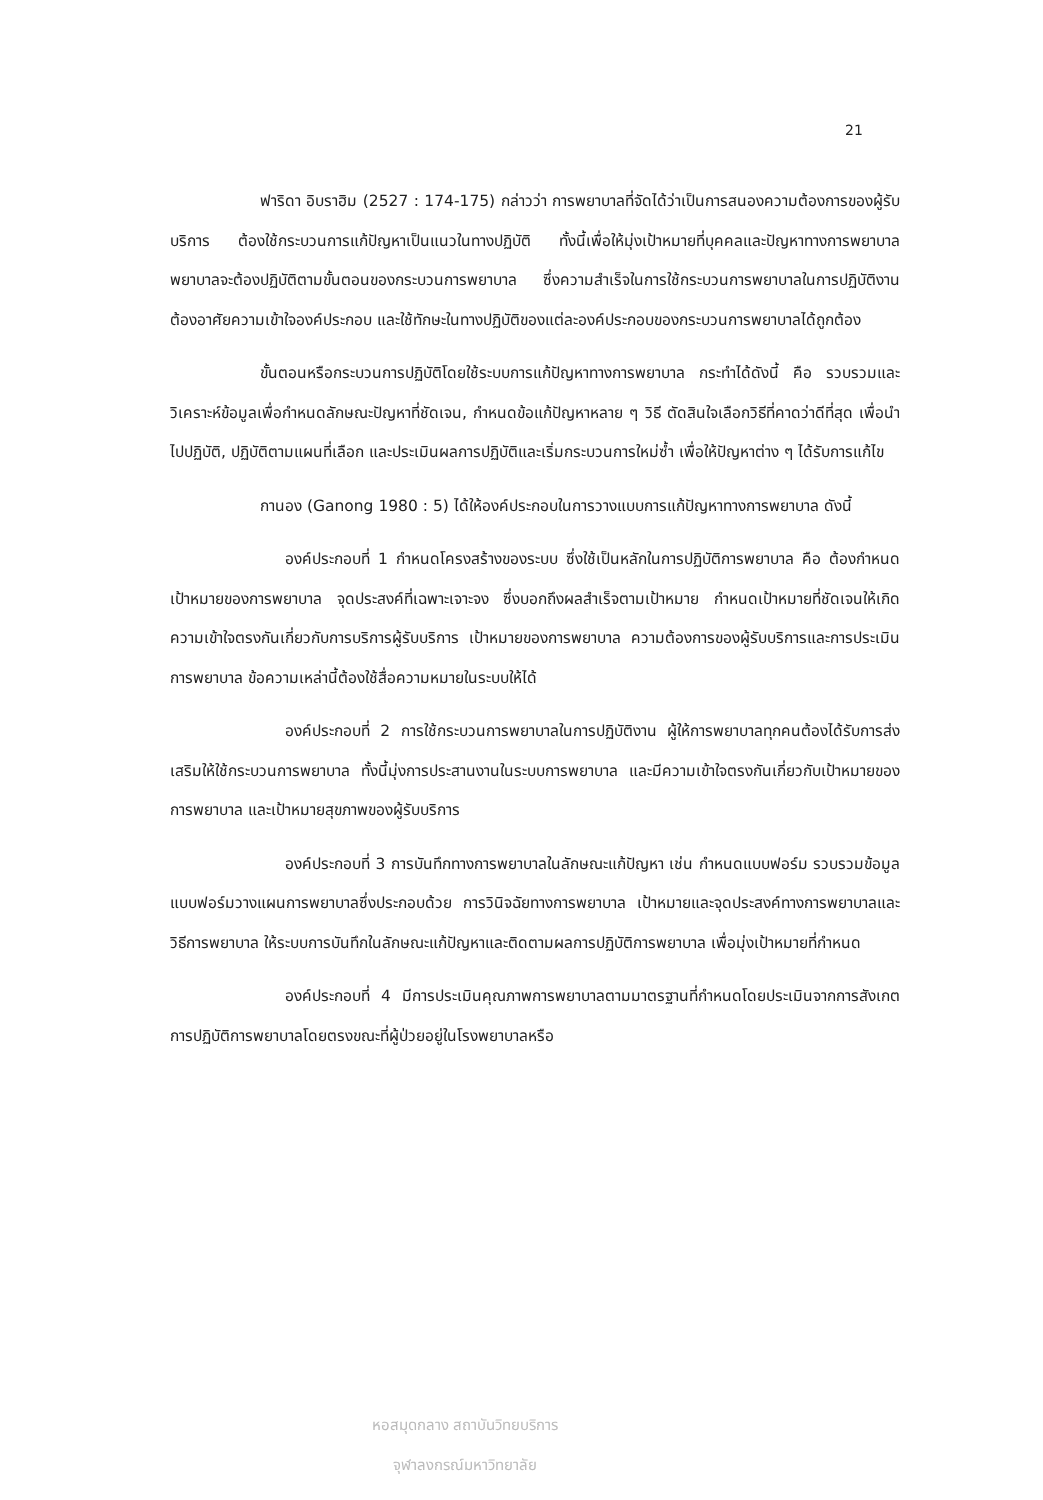21
ฟาริดา อิบราฮิม (2527 : 174-175) กล่าวว่า การพยาบาลที่จัดได้ว่าเป็นการสนองความต้องการของผู้รับบริการ ต้องใช้กระบวนการแก้ปัญหาเป็นแนวในทางปฏิบัติ ทั้งนี้เพื่อให้มุ่งเป้าหมายที่บุคคลและปัญหาทางการพยาบาล พยาบาลจะต้องปฏิบัติตามขั้นตอนของกระบวนการพยาบาล ซึ่งความสำเร็จในการใช้กระบวนการพยาบาลในการปฏิบัติงาน ต้องอาศัยความเข้าใจองค์ประกอบ และใช้ทักษะในทางปฏิบัติของแต่ละองค์ประกอบของกระบวนการพยาบาลได้ถูกต้อง
ขั้นตอนหรือกระบวนการปฏิบัติโดยใช้ระบบการแก้ปัญหาทางการพยาบาล กระทำได้ดังนี้ คือ รวบรวมและวิเคราะห์ข้อมูลเพื่อกำหนดลักษณะปัญหาที่ชัดเจน, กำหนดข้อแก้ปัญหาหลาย ๆ วิธี ตัดสินใจเลือกวิธีที่คาดว่าดีที่สุด เพื่อนำไปปฏิบัติ, ปฏิบัติตามแผนที่เลือก และประเมินผลการปฏิบัติและเริ่มกระบวนการใหม่ซ้ำ เพื่อให้ปัญหาต่าง ๆ ได้รับการแก้ไข
กานอง (Ganong 1980 : 5) ได้ให้องค์ประกอบในการวางแบบการแก้ปัญหาทางการพยาบาล ดังนี้
องค์ประกอบที่ 1 กำหนดโครงสร้างของระบบ ซึ่งใช้เป็นหลักในการปฏิบัติการพยาบาล คือ ต้องกำหนดเป้าหมายของการพยาบาล จุดประสงค์ที่เฉพาะเจาะจง ซึ่งบอกถึงผลสำเร็จตามเป้าหมาย กำหนดเป้าหมายที่ชัดเจนให้เกิดความเข้าใจตรงกันเกี่ยวกับการบริการผู้รับบริการ เป้าหมายของการพยาบาล ความต้องการของผู้รับบริการและการประเมินการพยาบาล ข้อความเหล่านี้ต้องใช้สื่อความหมายในระบบให้ได้
องค์ประกอบที่ 2 การใช้กระบวนการพยาบาลในการปฏิบัติงาน ผู้ให้การพยาบาลทุกคนต้องได้รับการส่งเสริมให้ใช้กระบวนการพยาบาล ทั้งนี้มุ่งการประสานงานในระบบการพยาบาล และมีความเข้าใจตรงกันเกี่ยวกับเป้าหมายของการพยาบาล และเป้าหมายสุขภาพของผู้รับบริการ
องค์ประกอบที่ 3 การบันทึกทางการพยาบาลในลักษณะแก้ปัญหา เช่น กำหนดแบบฟอร์ม รวบรวมข้อมูล แบบฟอร์มวางแผนการพยาบาลซึ่งประกอบด้วย การวินิจฉัยทางการพยาบาล เป้าหมายและจุดประสงค์ทางการพยาบาลและวิธีการพยาบาล ให้ระบบการบันทึกในลักษณะแก้ปัญหาและติดตามผลการปฏิบัติการพยาบาล เพื่อมุ่งเป้าหมายที่กำหนด
องค์ประกอบที่ 4 มีการประเมินคุณภาพการพยาบาลตามมาตรฐานที่กำหนดโดยประเมินจากการสังเกต การปฏิบัติการพยาบาลโดยตรงขณะที่ผู้ป่วยอยู่ในโรงพยาบาลหรือ
หอสมุดกลาง สถาบันวิทยบริการ
จุฬาลงกรณ์มหาวิทยาลัย